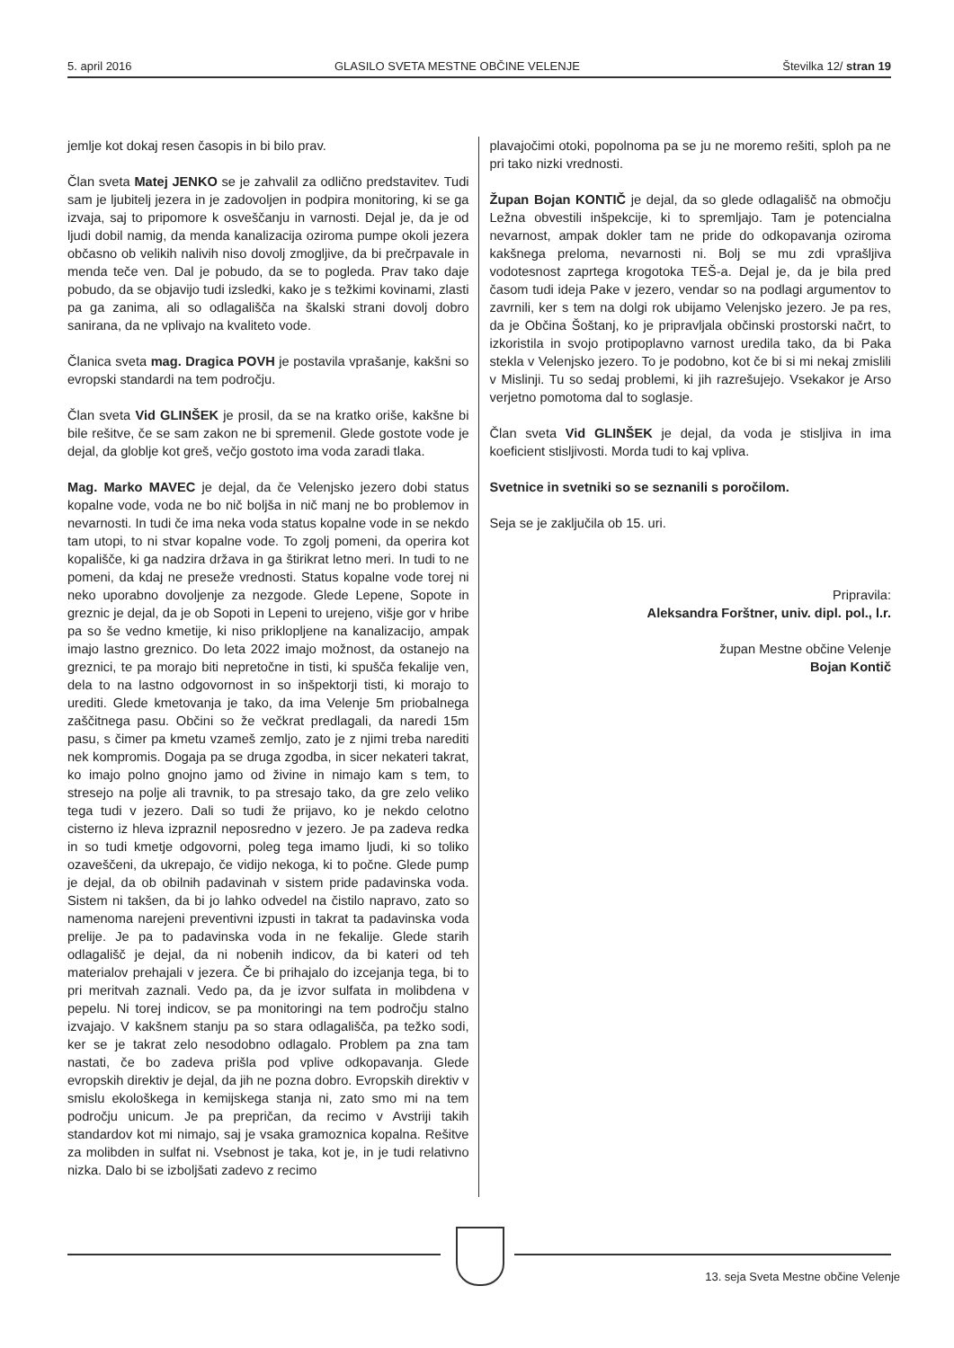5. april 2016 GLASILO SVETA MESTNE OBČINE VELENJE Številka 12/ stran 19
jemlje kot dokaj resen časopis in bi bilo prav.
Član sveta Matej JENKO se je zahvalil za odlično predstavitev. Tudi sam je ljubitelj jezera in je zadovoljen in podpira monitoring, ki se ga izvaja, saj to pripomore k osveščanju in varnosti. Dejal je, da je od ljudi dobil namig, da menda kanalizacija oziroma pumpe okoli jezera občasno ob velikih nalivih niso dovolj zmogljive, da bi prečrpavale in menda teče ven. Dal je pobudo, da se to pogleda. Prav tako daje pobudo, da se objavijo tudi izsledki, kako je s težkimi kovinami, zlasti pa ga zanima, ali so odlagališča na škalski strani dovolj dobro sanirana, da ne vplivajo na kvaliteto vode.
Članica sveta mag. Dragica POVH je postavila vprašanje, kakšni so evropski standardi na tem področju.
Član sveta Vid GLINŠEK je prosil, da se na kratko oriše, kakšne bi bile rešitve, če se sam zakon ne bi spremenil. Glede gostote vode je dejal, da globlje kot greš, večjo gostoto ima voda zaradi tlaka.
Mag. Marko MAVEC je dejal, da če Velenjsko jezero dobi status kopalne vode, voda ne bo nič boljša in nič manj ne bo problemov in nevarnosti. In tudi če ima neka voda status kopalne vode in se nekdo tam utopi, to ni stvar kopalne vode. To zgolj pomeni, da operira kot kopališče, ki ga nadzira država in ga štirikrat letno meri. In tudi to ne pomeni, da kdaj ne preseže vrednosti. Status kopalne vode torej ni neko uporabno dovoljenje za nezgode. Glede Lepene, Sopote in greznic je dejal, da je ob Sopoti in Lepeni to urejeno, višje gor v hribe pa so še vedno kmetije, ki niso priklopljene na kanalizacijo, ampak imajo lastno greznico. Do leta 2022 imajo možnost, da ostanejo na greznici, te pa morajo biti nepretočne in tisti, ki spušča fekalije ven, dela to na lastno odgovornost in so inšpektorji tisti, ki morajo to urediti. Glede kmetovanja je tako, da ima Velenje 5m priobalnega zaščitnega pasu. Občini so že večkrat predlagali, da naredi 15m pasu, s čimer pa kmetu vzameš zemljo, zato je z njimi treba narediti nek kompromis. Dogaja pa se druga zgodba, in sicer nekateri takrat, ko imajo polno gnojno jamo od živine in nimajo kam s tem, to stresejo na polje ali travnik, to pa stresajo tako, da gre zelo veliko tega tudi v jezero. Dali so tudi že prijavo, ko je nekdo celotno cisterno iz hleva izpraznil neposredno v jezero. Je pa zadeva redka in so tudi kmetje odgovorni, poleg tega imamo ljudi, ki so toliko ozaveščeni, da ukrepajo, če vidijo nekoga, ki to počne. Glede pump je dejal, da ob obilnih padavinah v sistem pride padavinska voda. Sistem ni takšen, da bi jo lahko odvedel na čistilo napravo, zato so namenoma narejeni preventivni izpusti in takrat ta padavinska voda prelije. Je pa to padavinska voda in ne fekalije. Glede starih odlagališč je dejal, da ni nobenih indicov, da bi kateri od teh materialov prehajali v jezera. Če bi prihajalo do izcejanja tega, bi to pri meritvah zaznali. Vedo pa, da je izvor sulfata in molibdena v pepelu. Ni torej indicov, se pa monitoringi na tem področju stalno izvajajo. V kakšnem stanju pa so stara odlagališča, pa težko sodi, ker se je takrat zelo nesodobno odlagalo. Problem pa zna tam nastati, če bo zadeva prišla pod vplive odkopavanja. Glede evropskih direktiv je dejal, da jih ne pozna dobro. Evropskih direktiv v smislu ekološkega in kemijskega stanja ni, zato smo mi na tem področju unicum. Je pa prepričan, da recimo v Avstriji takih standardov kot mi nimajo, saj je vsaka gramoznica kopalna. Rešitve za molibden in sulfat ni. Vsebnost je taka, kot je, in je tudi relativno nizka. Dalo bi se izboljšati zadevo z recimo
plavajočimi otoki, popolnoma pa se ju ne moremo rešiti, sploh pa ne pri tako nizki vrednosti.
Župan Bojan KONTIČ je dejal, da so glede odlagališč na območju Ležna obvestili inšpekcije, ki to spremljajo. Tam je potencialna nevarnost, ampak dokler tam ne pride do odkopavanja oziroma kakšnega preloma, nevarnosti ni. Bolj se mu zdi vprašljiva vodotesnost zaprtega krogotoka TEŠ-a. Dejal je, da je bila pred časom tudi ideja Pake v jezero, vendar so na podlagi argumentov to zavrnili, ker s tem na dolgi rok ubijamo Velenjsko jezero. Je pa res, da je Občina Šoštanj, ko je pripravljala občinski prostorski načrt, to izkoristila in svojo protipoplavno varnost uredila tako, da bi Paka stekla v Velenjsko jezero. To je podobno, kot če bi si mi nekaj zmislili v Mislinji. Tu so sedaj problemi, ki jih razrešujejo. Vsekakor je Arso verjetno pomotoma dal to soglasje.
Član sveta Vid GLINŠEK je dejal, da voda je stisljiva in ima koeficient stisljivosti. Morda tudi to kaj vpliva.
Svetnice in svetniki so se seznanili s poročilom.
Seja se je zaključila ob 15. uri.
Pripravila:
Aleksandra Forštner, univ. dipl. pol., l.r.
župan Mestne občine Velenje
Bojan Kontič
13. seja Sveta Mestne občine Velenje